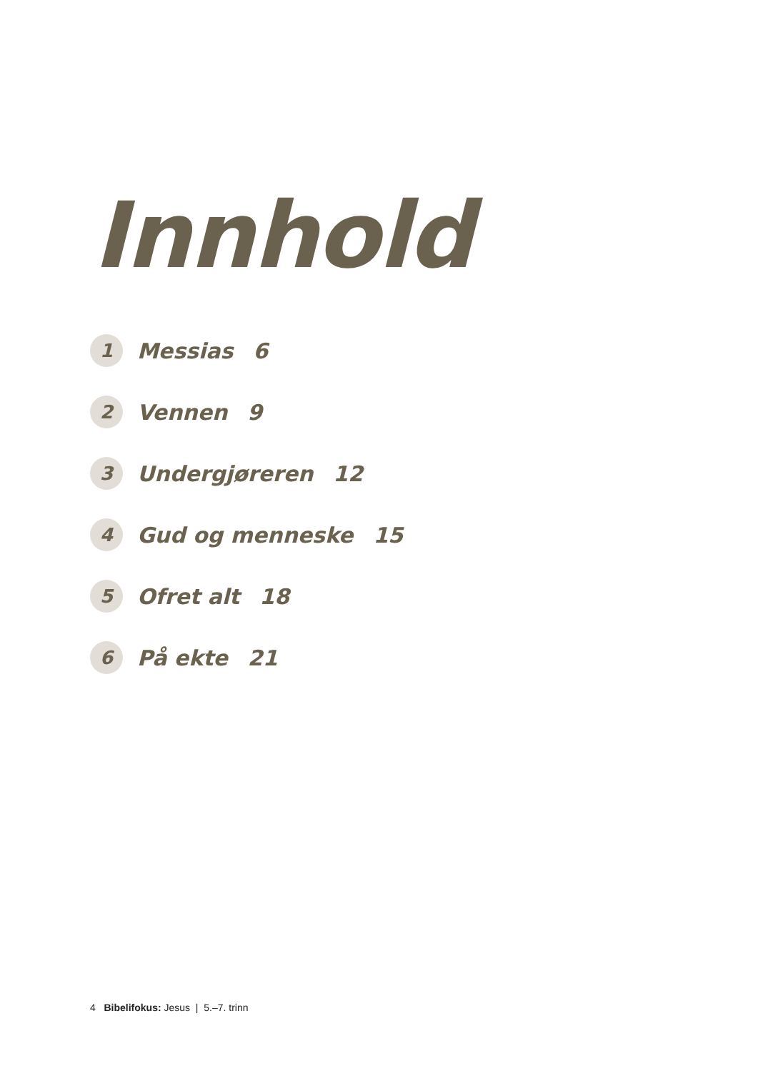Innhold
1 Messias 6
2 Vennen 9
3 Undergjøreren 12
4 Gud og menneske 15
5 Ofret alt 18
6 På ekte 21
4 Bibelifokus: Jesus | 5.–7. trinn